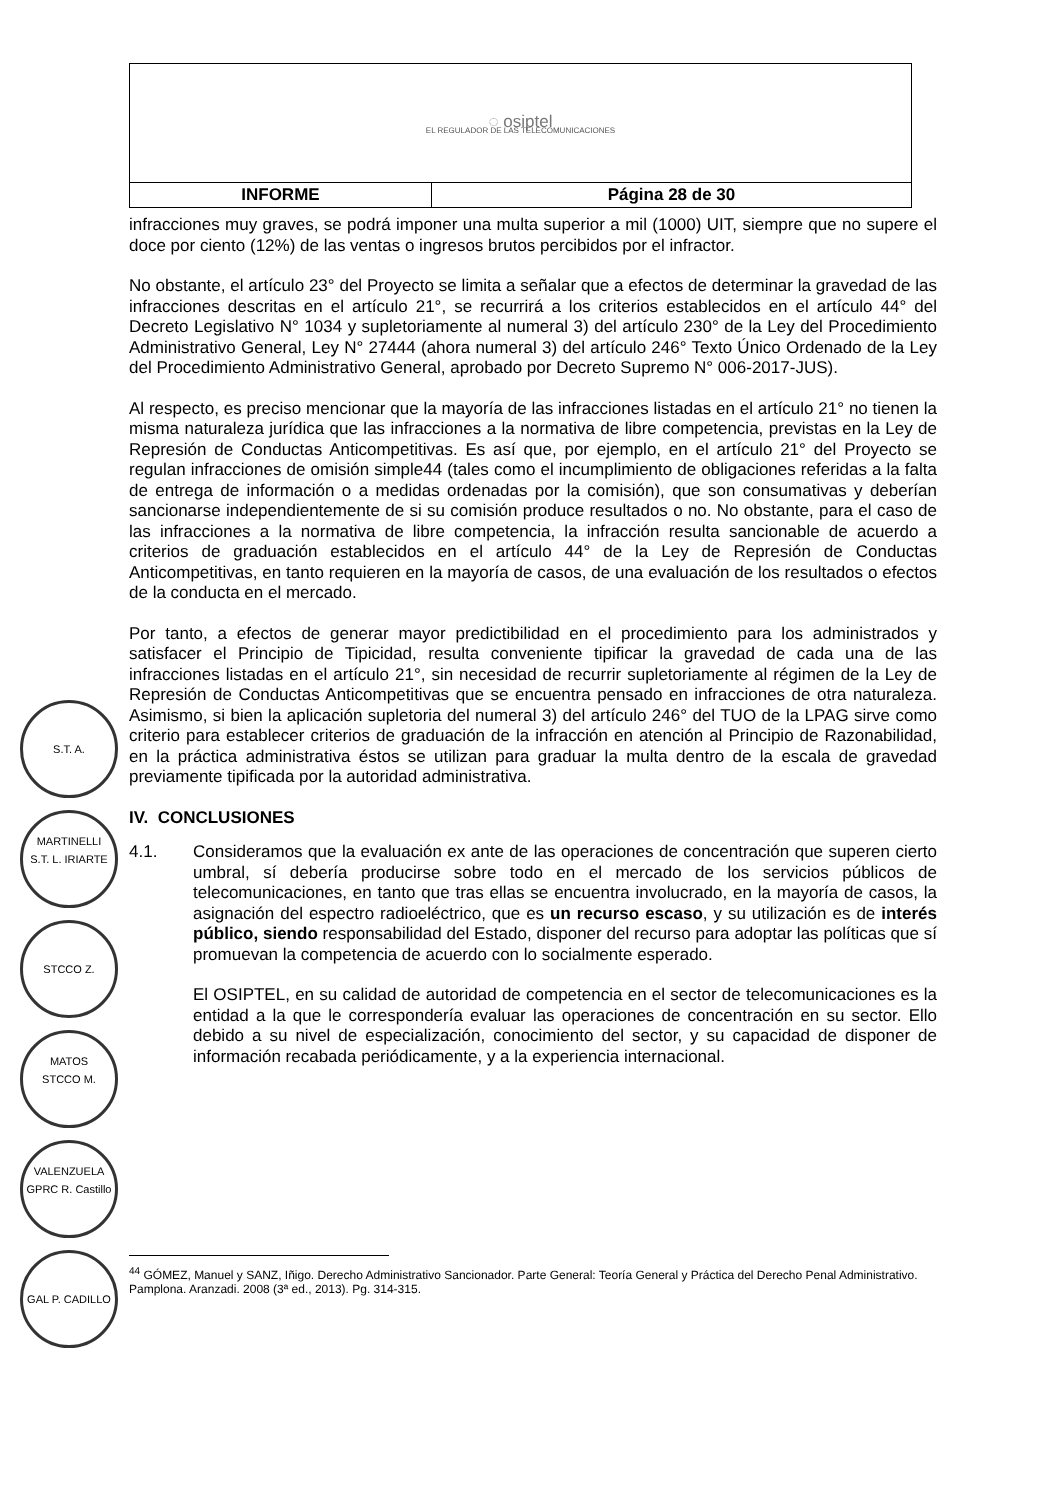| ◌ osiptel EL REGULADOR DE LAS TELECOMUNICACIONES | |
| INFORME | Página 28 de 30 |
infracciones muy graves, se podrá imponer una multa superior a mil (1000) UIT, siempre que no supere el doce por ciento (12%) de las ventas o ingresos brutos percibidos por el infractor.
No obstante, el artículo 23° del Proyecto se limita a señalar que a efectos de determinar la gravedad de las infracciones descritas en el artículo 21°, se recurrirá a los criterios establecidos en el artículo 44° del Decreto Legislativo N° 1034 y supletoriamente al numeral 3) del artículo 230° de la Ley del Procedimiento Administrativo General, Ley N° 27444 (ahora numeral 3) del artículo 246° Texto Único Ordenado de la Ley del Procedimiento Administrativo General, aprobado por Decreto Supremo N° 006-2017-JUS).
Al respecto, es preciso mencionar que la mayoría de las infracciones listadas en el artículo 21° no tienen la misma naturaleza jurídica que las infracciones a la normativa de libre competencia, previstas en la Ley de Represión de Conductas Anticompetitivas. Es así que, por ejemplo, en el artículo 21° del Proyecto se regulan infracciones de omisión simple44 (tales como el incumplimiento de obligaciones referidas a la falta de entrega de información o a medidas ordenadas por la comisión), que son consumativas y deberían sancionarse independientemente de si su comisión produce resultados o no. No obstante, para el caso de las infracciones a la normativa de libre competencia, la infracción resulta sancionable de acuerdo a criterios de graduación establecidos en el artículo 44° de la Ley de Represión de Conductas Anticompetitivas, en tanto requieren en la mayoría de casos, de una evaluación de los resultados o efectos de la conducta en el mercado.
Por tanto, a efectos de generar mayor predictibilidad en el procedimiento para los administrados y satisfacer el Principio de Tipicidad, resulta conveniente tipificar la gravedad de cada una de las infracciones listadas en el artículo 21°, sin necesidad de recurrir supletoriamente al régimen de la Ley de Represión de Conductas Anticompetitivas que se encuentra pensado en infracciones de otra naturaleza. Asimismo, si bien la aplicación supletoria del numeral 3) del artículo 246° del TUO de la LPAG sirve como criterio para establecer criterios de graduación de la infracción en atención al Principio de Razonabilidad, en la práctica administrativa éstos se utilizan para graduar la multa dentro de la escala de gravedad previamente tipificada por la autoridad administrativa.
IV. CONCLUSIONES
4.1. Consideramos que la evaluación ex ante de las operaciones de concentración que superen cierto umbral, sí debería producirse sobre todo en el mercado de los servicios públicos de telecomunicaciones, en tanto que tras ellas se encuentra involucrado, en la mayoría de casos, la asignación del espectro radioeléctrico, que es un recurso escaso, y su utilización es de interés público, siendo responsabilidad del Estado, disponer del recurso para adoptar las políticas que sí promuevan la competencia de acuerdo con lo socialmente esperado.
El OSIPTEL, en su calidad de autoridad de competencia en el sector de telecomunicaciones es la entidad a la que le correspondería evaluar las operaciones de concentración en su sector. Ello debido a su nivel de especialización, conocimiento del sector, y su capacidad de disponer de información recabada periódicamente, y a la experiencia internacional.
S.T. A. MARTINELLI
S.T. L. IRIARTE
STCCO Z. MATOS
STCCO M. VALENZUELA
GPRC R. Castillo
GAL P. CADILLO
<sup>44</sup> GÓMEZ, Manuel y SANZ, Iñigo. Derecho Administrativo Sancionador. Parte General: Teoría General y Práctica del Derecho Penal Administrativo. Pamplona. Aranzadi. 2008 (3ª ed., 2013). Pg. 314-315.